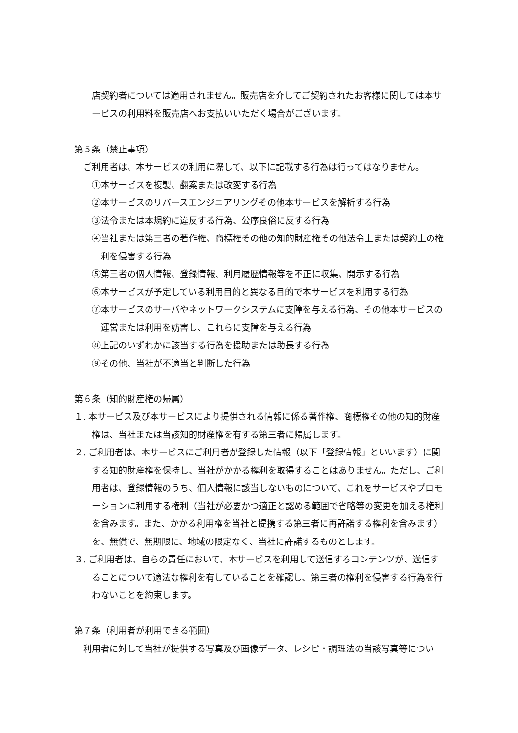店契約者については適用されません。販売店を介してご契約されたお客様に関しては本サービスの利用料を販売店へお支払いいただく場合がございます。
第５条（禁止事項）
ご利用者は、本サービスの利用に際して、以下に記載する行為は行ってはなりません。
①本サービスを複製、翻案または改変する行為
②本サービスのリバースエンジニアリングその他本サービスを解析する行為
③法令または本規約に違反する行為、公序良俗に反する行為
④当社または第三者の著作権、商標権その他の知的財産権その他法令上または契約上の権利を侵害する行為
⑤第三者の個人情報、登録情報、利用履歴情報等を不正に収集、開示する行為
⑥本サービスが予定している利用目的と異なる目的で本サービスを利用する行為
⑦本サービスのサーバやネットワークシステムに支障を与える行為、その他本サービスの運営または利用を妨害し、これらに支障を与える行為
⑧上記のいずれかに該当する行為を援助または助長する行為
⑨その他、当社が不適当と判断した行為
第６条（知的財産権の帰属）
１. 本サービス及び本サービスにより提供される情報に係る著作権、商標権その他の知的財産権は、当社または当該知的財産権を有する第三者に帰属します。
２. ご利用者は、本サービスにご利用者が登録した情報（以下「登録情報」といいます）に関する知的財産権を保持し、当社がかかる権利を取得することはありません。ただし、ご利用者は、登録情報のうち、個人情報に該当しないものについて、これをサービスやプロモーションに利用する権利（当社が必要かつ適正と認める範囲で省略等の変更を加える権利を含みます。また、かかる利用権を当社と提携する第三者に再許諾する権利を含みます）を、無償で、無期限に、地域の限定なく、当社に許諾するものとします。
３. ご利用者は、自らの責任において、本サービスを利用して送信するコンテンツが、送信することについて適法な権利を有していることを確認し、第三者の権利を侵害する行為を行わないことを約束します。
第７条（利用者が利用できる範囲）
利用者に対して当社が提供する写真及び画像データ、レシピ・調理法の当該写真等につい